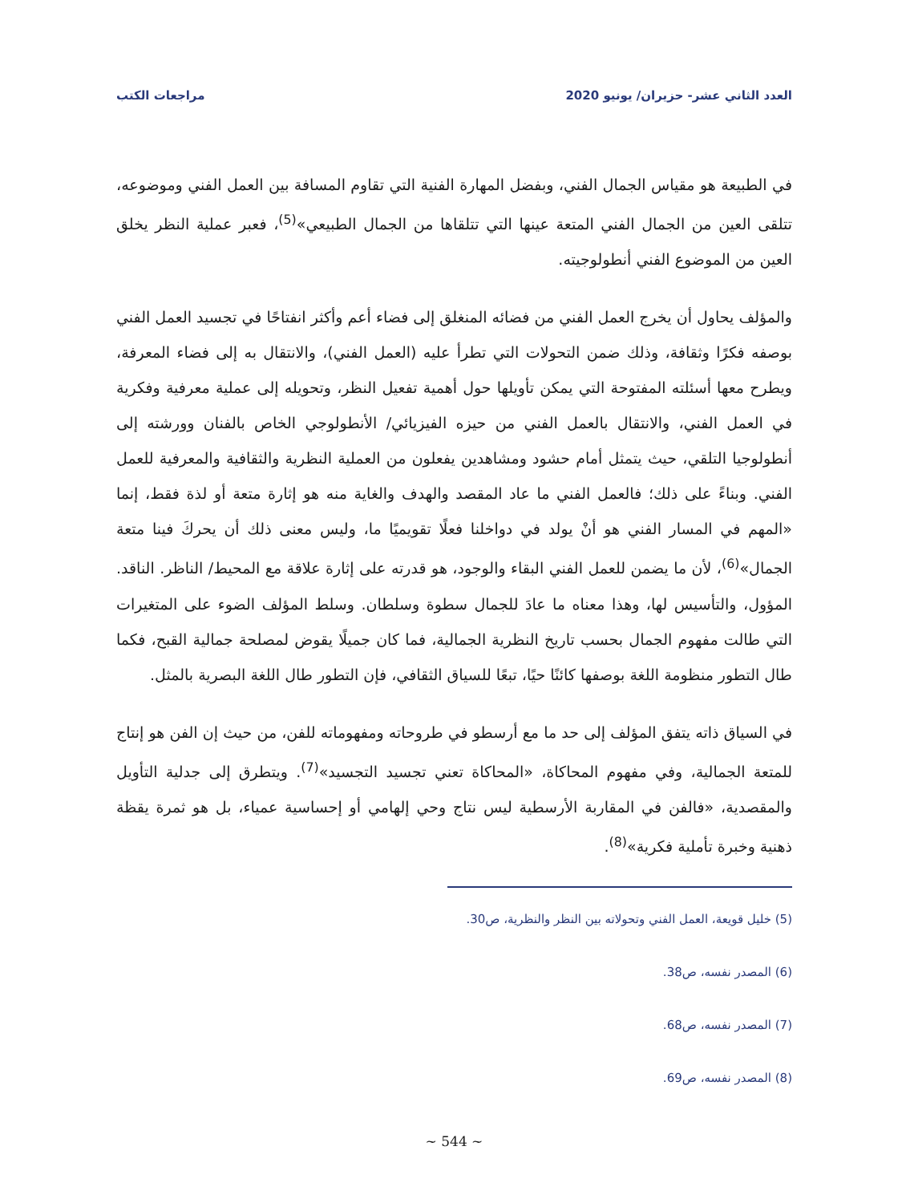العدد الثاني عشر- حزيران/ يونيو 2020 مراجعات الكتب
في الطبيعة هو مقياس الجمال الفني، وبفضل المهارة الفنية التي تقاوم المسافة بين العمل الفني وموضوعه، تتلقى العين من الجمال الفني المتعة عينها التي تتلقاها من الجمال الطبيعي»<sup>(5)</sup>، فعبر عملية النظر يخلق العين من الموضوع الفني أنطولوجيته.
والمؤلف يحاول أن يخرج العمل الفني من فضائه المنغلق إلى فضاء أعم وأكثر انفتاحًا في تجسيد العمل الفني بوصفه فكرًا وثقافة، وذلك ضمن التحولات التي تطرأ عليه (العمل الفني)، والانتقال به إلى فضاء المعرفة، ويطرح معها أسئلته المفتوحة التي يمكن تأويلها حول أهمية تفعيل النظر، وتحويله إلى عملية معرفية وفكرية في العمل الفني، والانتقال بالعمل الفني من حيزه الفيزيائي/ الأنطولوجي الخاص بالفنان وورشته إلى أنطولوجيا التلقي، حيث يتمثل أمام حشود ومشاهدين يفعلون من العملية النظرية والثقافية والمعرفية للعمل الفني. وبناءً على ذلك؛ فالعمل الفني ما عاد المقصد والهدف والغاية منه هو إثارة متعة أو لذة فقط، إنما «المهم في المسار الفني هو أنْ يولد في دواخلنا فعلًا تقويميًا ما، وليس معنى ذلك أن يحركَ فينا متعة الجمال»<sup>(6)</sup>، لأن ما يضمن للعمل الفني البقاء والوجود، هو قدرته على إثارة علاقة مع المحيط/ الناظر. الناقد. المؤول، والتأسيس لها، وهذا معناه ما عادَ للجمال سطوة وسلطان. وسلط المؤلف الضوء على المتغيرات التي طالت مفهوم الجمال بحسب تاريخ النظرية الجمالية، فما كان جميلًا يقوض لمصلحة جمالية القبح، فكما طال التطور منظومة اللغة بوصفها كائنًا حيًا، تبعًا للسياق الثقافي، فإن التطور طال اللغة البصرية بالمثل.
في السياق ذاته يتفق المؤلف إلى حد ما مع أرسطو في طروحاته ومفهوماته للفن، من حيث إن الفن هو إنتاج للمتعة الجمالية، وفي مفهوم المحاكاة، «المحاكاة تعني تجسيد التجسيد»<sup>(7)</sup>. ويتطرق إلى جدلية التأويل والمقصدية، «فالفن في المقاربة الأرسطية ليس نتاج وحي إلهامي أو إحساسية عمياء، بل هو ثمرة يقظة ذهنية وخبرة تأملية فكرية»<sup>(8)</sup>.
(5) خليل قويعة، العمل الفني وتحولاته بين النظر والنظرية، ص30.
(6) المصدر نفسه، ص38.
(7) المصدر نفسه، ص68.
(8) المصدر نفسه، ص69.
~ 544 ~